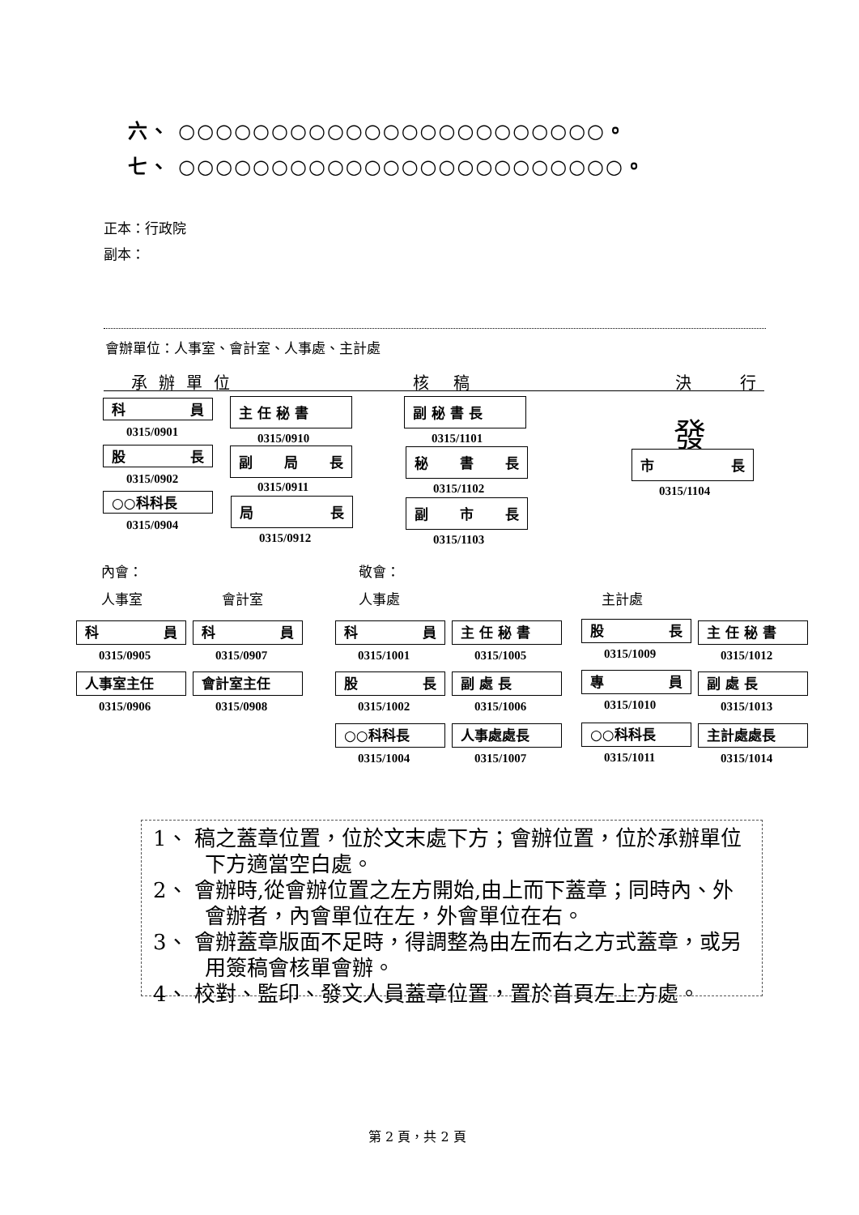六、 ○○○○○○○○○○○○○○○○○○○○○○○。
七、 ○○○○○○○○○○○○○○○○○○○○○○○○。
正本：行政院
副本：
會辦單位：人事室、會計室、人事處、主計處
承辦單位 核稿 決行
科 員
0315/0901
股 長
0315/0902
○○科科長
0315/0904
主 任 秘 書
0315/0910
副 局 長
0315/0911
局 長
0315/0912
副 秘 書 長
0315/1101
秘 書 長
0315/1102
副 市 長
0315/1103
發
市 長
0315/1104
內會： 敬會：
人事室 會計室 人事處 主計處
科 員
0315/0905
科 員
0315/0907
人事室主任
0315/0906
會計室主任
0315/0908
科 員
0315/1001
主 任 秘 書
0315/1005
股 長
0315/1002
副 處 長
0315/1006
○○科科長
0315/1004
人事處處長
0315/1007
股 長
0315/1009
主 任 秘 書
0315/1012
專 員
0315/1010
副 處 長
0315/1013
○○科科長
0315/1011
主計處處長
0315/1014
1、 稿之蓋章位置，位於文末處下方；會辦位置，位於承辦單位下方適當空白處。
2、 會辦時,從會辦位置之左方開始,由上而下蓋章；同時內、外會辦者，內會單位在左，外會單位在右。
3、 會辦蓋章版面不足時，得調整為由左而右之方式蓋章，或另用簽稿會核單會辦。
4、 校對、監印、發文人員蓋章位置，置於首頁左上方處。
第 2 頁，共 2 頁